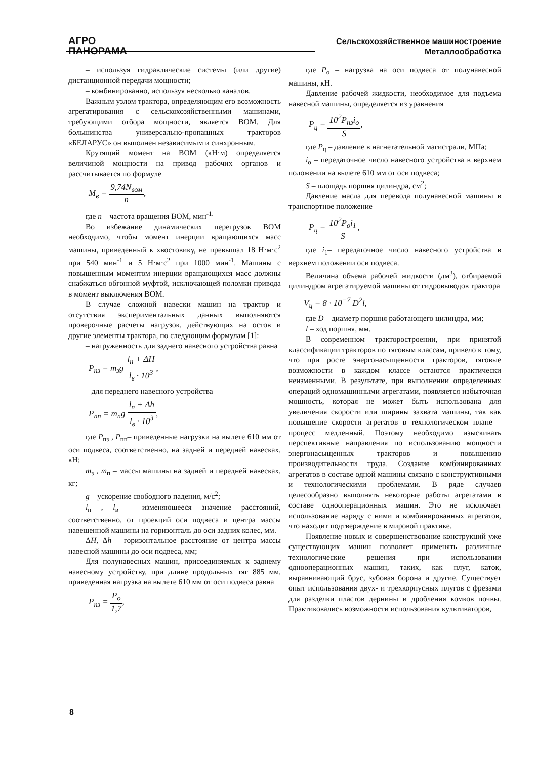АГРО
ПАНОРАМА
Сельскохозяйственное машиностроение
Металлообработка
– используя гидравлические системы (или другие) дистанционной передачи мощности;
– комбинированно, используя несколько каналов.
Важным узлом трактора, определяющим его возможность агрегатирования с сельскохозяйственными машинами, требующими отбора мощности, является ВОМ. Для большинства универсально-пропашных тракторов «БЕЛАРУС» он выполнен независимым и синхронным.
Крутящий момент на ВОМ (кН·м) определяется величиной мощности на привод рабочих органов и рассчитывается по формуле
M<sub>в</sub> = 9,74N<sub>вом</sub> n,
где n – частота вращения ВОМ, мин<sup>-1.</sup>
Во избежание динамических перегрузок ВОМ необходимо, чтобы момент инерции вращающихся масс машины, приведенный к хвостовику, не превышал 18 Н·м·с<sup>2</sup> при 540 мин<sup>-1</sup> и 5 Н·м·с<sup>2</sup> при 1000 мин<sup>-1</sup>. Машины с повышенным моментом инерции вращающихся масс должны снабжаться обгонной муфтой, исключающей поломки привода в момент выключения ВОМ.
В случае сложной навески машин на трактор и отсутствия экспериментальных данных выполняются проверочные расчеты нагрузок, действующих на остов и другие элементы трактора, по следующим формулам [1]:
– нагруженность для заднего навесного устройства равна
P<sub>пз</sub> = m<sub>з</sub>g l<sub>п</sub> + ΔH l<sub>в</sub> · 10<sup>3</sup>,
– для переднего навесного устройства
P<sub>пп</sub> = m<sub>п</sub>g l<sub>п</sub> + Δh l<sub>в</sub> · 10<sup>3</sup>,
где P<sub>пз</sub> , P<sub>пп</sub>– приведенные нагрузки на вылете 610 мм от оси подвеса, соответственно, на задней и передней навесках, кН;
m<sub>з</sub> , m<sub>п</sub> – массы машины на задней и передней навесках, кг;
g – ускорение свободного падения, м/с<sup>2</sup>;
l<sub>п</sub> , l<sub>в</sub> – изменяющееся значение расстояний, соответственно, от проекций оси подвеса и центра массы навешенной машины на горизонталь до оси задних колес, мм.
ΔH, Δh – горизонтальное расстояние от центра массы навесной машины до оси подвеса, мм;
Для полунавесных машин, присоединяемых к заднему навесному устройству, при длине продольных тяг 885 мм, приведенная нагрузка на вылете 610 мм от оси подвеса равна
P<sub>пз</sub> = P<sub>о</sub> 1,7,
где P<sub>о</sub> – нагрузка на оси подвеса от полунавесной машины, кН.
Давление рабочей жидкости, необходимое для подъема навесной машины, определяется из уравнения
P<sub>ц</sub> = 10<sup>2</sup>P<sub>пз</sub>i<sub>о</sub> S,
где P<sub>ц</sub> – давление в нагнетательной магистрали, МПа;
i<sub>о</sub> – передаточное число навесного устройства в верхнем положении на вылете 610 мм от оси подвеса;
S – площадь поршня цилиндра, см<sup>2</sup>;
Давление масла для перевода полунавесной машины в транспортное положение
P<sub>ц</sub> = 10<sup>2</sup>P<sub>о</sub>i<sub>1</sub> S,
где i<sub>1</sub>– передаточное число навесного устройства в верхнем положении оси подвеса.
Величина объема рабочей жидкости (дм<sup>3</sup>), отбираемой цилиндром агрегатируемой машины от гидровыводов трактора
V<sub>ц</sub> = 8 · 10<sup>−7</sup> D<sup>2</sup>l,
где D – диаметр поршня работающего цилиндра, мм;
l – ход поршня, мм.
В современном тракторостроении, при принятой классификации тракторов по тяговым классам, привело к тому, что при росте энергонасыщенности тракторов, тяговые возможности в каждом классе остаются практически неизменными. В результате, при выполнении определенных операций одномашинными агрегатами, появляется избыточная мощность, которая не может быть использована для увеличения скорости или ширины захвата машины, так как повышение скорости агрегатов в технологическом плане – процесс медленный. Поэтому необходимо изыскивать перспективные направления по использованию мощности энергонасыщенных тракторов и повышению производительности труда. Создание комбинированных агрегатов в составе одной машины связано с конструктивными и технологическими проблемами. В ряде случаев целесообразно выполнять некоторые работы агрегатами в составе однооперационных машин. Это не исключает использование наряду с ними и комбинированных агрегатов, что находит подтверждение в мировой практике.
Появление новых и совершенствование конструкций уже существующих машин позволяет применять различные технологические решения при использовании однооперационных машин, таких, как плуг, каток, выравнивающий брус, зубовая борона и другие. Существует опыт использования двух- и трехкорпусных плугов с фрезами для разделки пластов дернины и дробления комков почвы. Практиковались возможности использования культиваторов,
8